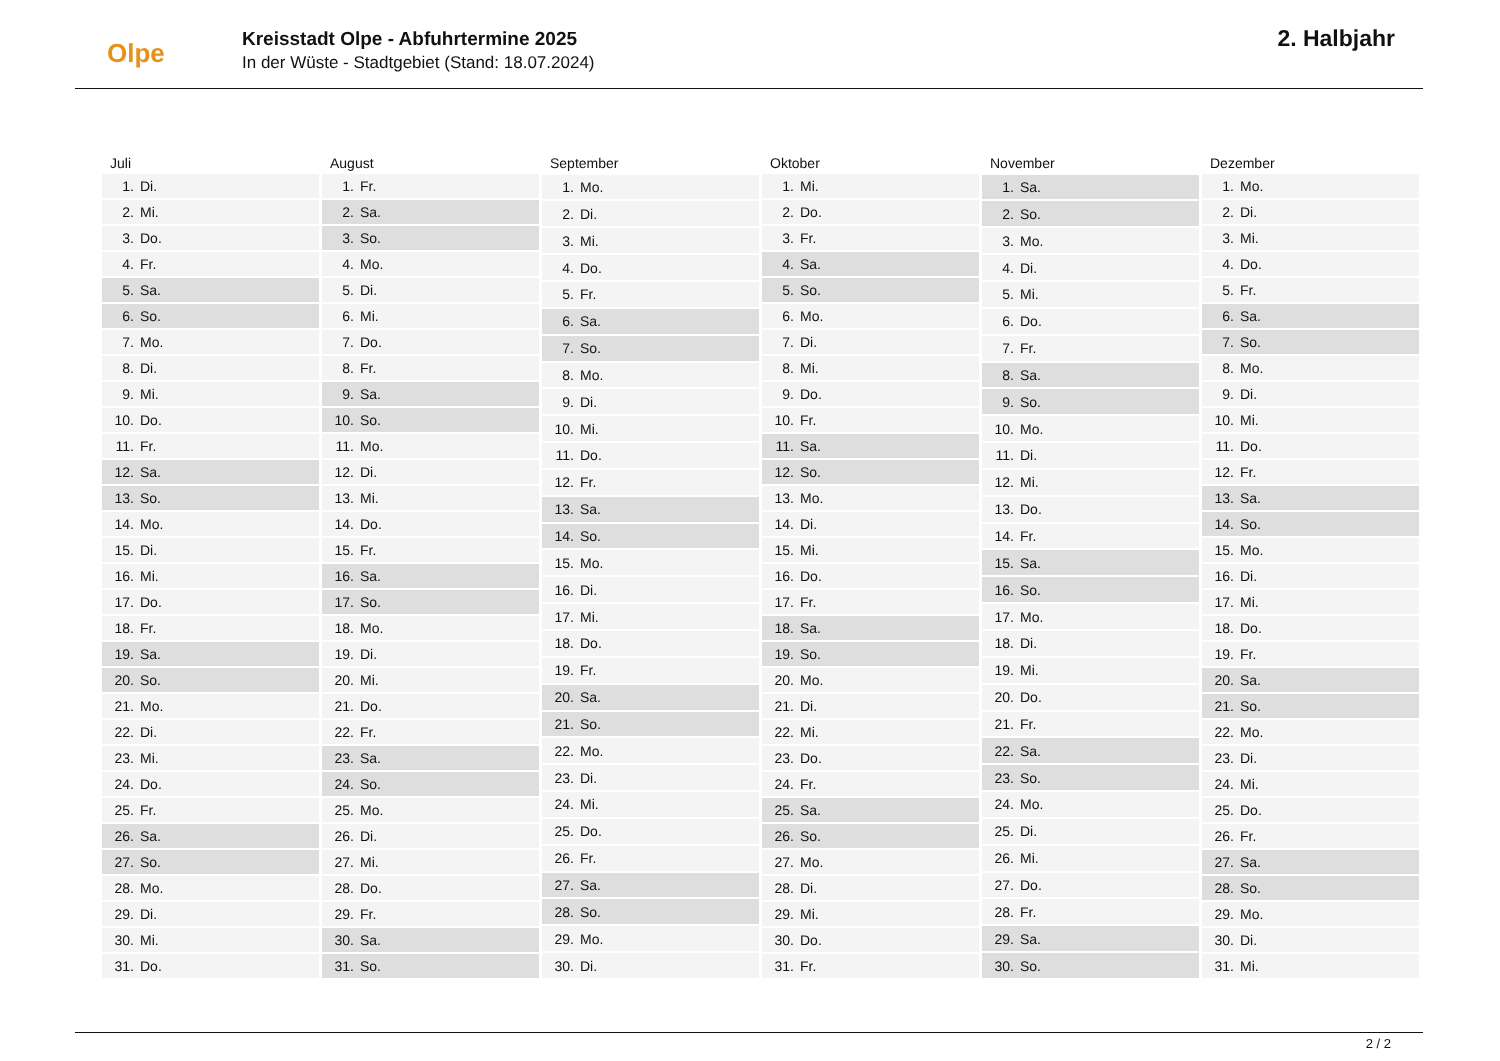Olpe
Kreisstadt Olpe - Abfuhrtermine 2025
In der Wüste - Stadtgebiet (Stand: 18.07.2024)
2. Halbjahr
| Juli | |
| --- | --- |
| 1. | Di. |
| 2. | Mi. |
| 3. | Do. |
| 4. | Fr. |
| 5. | Sa. |
| 6. | So. |
| 7. | Mo. |
| 8. | Di. |
| 9. | Mi. |
| 10. | Do. |
| 11. | Fr. |
| 12. | Sa. |
| 13. | So. |
| 14. | Mo. |
| 15. | Di. |
| 16. | Mi. |
| 17. | Do. |
| 18. | Fr. |
| 19. | Sa. |
| 20. | So. |
| 21. | Mo. |
| 22. | Di. |
| 23. | Mi. |
| 24. | Do. |
| 25. | Fr. |
| 26. | Sa. |
| 27. | So. |
| 28. | Mo. |
| 29. | Di. |
| 30. | Mi. |
| 31. | Do. |
| August | |
| --- | --- |
| 1. | Fr. |
| 2. | Sa. |
| 3. | So. |
| 4. | Mo. |
| 5. | Di. |
| 6. | Mi. |
| 7. | Do. |
| 8. | Fr. |
| 9. | Sa. |
| 10. | So. |
| 11. | Mo. |
| 12. | Di. |
| 13. | Mi. |
| 14. | Do. |
| 15. | Fr. |
| 16. | Sa. |
| 17. | So. |
| 18. | Mo. |
| 19. | Di. |
| 20. | Mi. |
| 21. | Do. |
| 22. | Fr. |
| 23. | Sa. |
| 24. | So. |
| 25. | Mo. |
| 26. | Di. |
| 27. | Mi. |
| 28. | Do. |
| 29. | Fr. |
| 30. | Sa. |
| 31. | So. |
| September | |
| --- | --- |
| 1. | Mo. |
| 2. | Di. |
| 3. | Mi. |
| 4. | Do. |
| 5. | Fr. |
| 6. | Sa. |
| 7. | So. |
| 8. | Mo. |
| 9. | Di. |
| 10. | Mi. |
| 11. | Do. |
| 12. | Fr. |
| 13. | Sa. |
| 14. | So. |
| 15. | Mo. |
| 16. | Di. |
| 17. | Mi. |
| 18. | Do. |
| 19. | Fr. |
| 20. | Sa. |
| 21. | So. |
| 22. | Mo. |
| 23. | Di. |
| 24. | Mi. |
| 25. | Do. |
| 26. | Fr. |
| 27. | Sa. |
| 28. | So. |
| 29. | Mo. |
| 30. | Di. |
| Oktober | |
| --- | --- |
| 1. | Mi. |
| 2. | Do. |
| 3. | Fr. |
| 4. | Sa. |
| 5. | So. |
| 6. | Mo. |
| 7. | Di. |
| 8. | Mi. |
| 9. | Do. |
| 10. | Fr. |
| 11. | Sa. |
| 12. | So. |
| 13. | Mo. |
| 14. | Di. |
| 15. | Mi. |
| 16. | Do. |
| 17. | Fr. |
| 18. | Sa. |
| 19. | So. |
| 20. | Mo. |
| 21. | Di. |
| 22. | Mi. |
| 23. | Do. |
| 24. | Fr. |
| 25. | Sa. |
| 26. | So. |
| 27. | Mo. |
| 28. | Di. |
| 29. | Mi. |
| 30. | Do. |
| 31. | Fr. |
| November | |
| --- | --- |
| 1. | Sa. |
| 2. | So. |
| 3. | Mo. |
| 4. | Di. |
| 5. | Mi. |
| 6. | Do. |
| 7. | Fr. |
| 8. | Sa. |
| 9. | So. |
| 10. | Mo. |
| 11. | Di. |
| 12. | Mi. |
| 13. | Do. |
| 14. | Fr. |
| 15. | Sa. |
| 16. | So. |
| 17. | Mo. |
| 18. | Di. |
| 19. | Mi. |
| 20. | Do. |
| 21. | Fr. |
| 22. | Sa. |
| 23. | So. |
| 24. | Mo. |
| 25. | Di. |
| 26. | Mi. |
| 27. | Do. |
| 28. | Fr. |
| 29. | Sa. |
| 30. | So. |
| Dezember | |
| --- | --- |
| 1. | Mo. |
| 2. | Di. |
| 3. | Mi. |
| 4. | Do. |
| 5. | Fr. |
| 6. | Sa. |
| 7. | So. |
| 8. | Mo. |
| 9. | Di. |
| 10. | Mi. |
| 11. | Do. |
| 12. | Fr. |
| 13. | Sa. |
| 14. | So. |
| 15. | Mo. |
| 16. | Di. |
| 17. | Mi. |
| 18. | Do. |
| 19. | Fr. |
| 20. | Sa. |
| 21. | So. |
| 22. | Mo. |
| 23. | Di. |
| 24. | Mi. |
| 25. | Do. |
| 26. | Fr. |
| 27. | Sa. |
| 28. | So. |
| 29. | Mo. |
| 30. | Di. |
| 31. | Mi. |
2 / 2